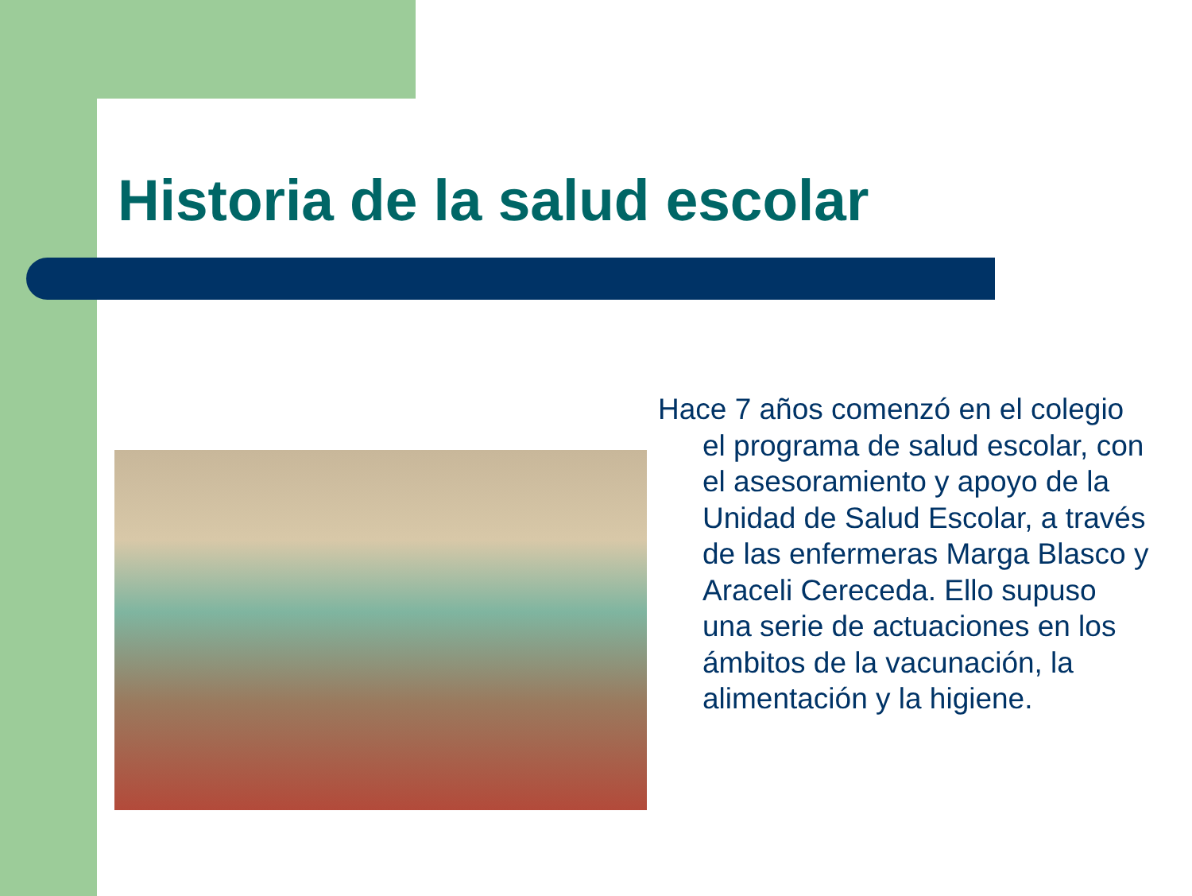Historia de la salud escolar
Hace 7 años comenzó en el colegio el programa de salud escolar, con el asesoramiento y apoyo de la Unidad de Salud Escolar, a través de las enfermeras Marga Blasco y Araceli Cereceda. Ello supuso una serie de actuaciones en los ámbitos de la vacunación, la alimentación y la higiene.